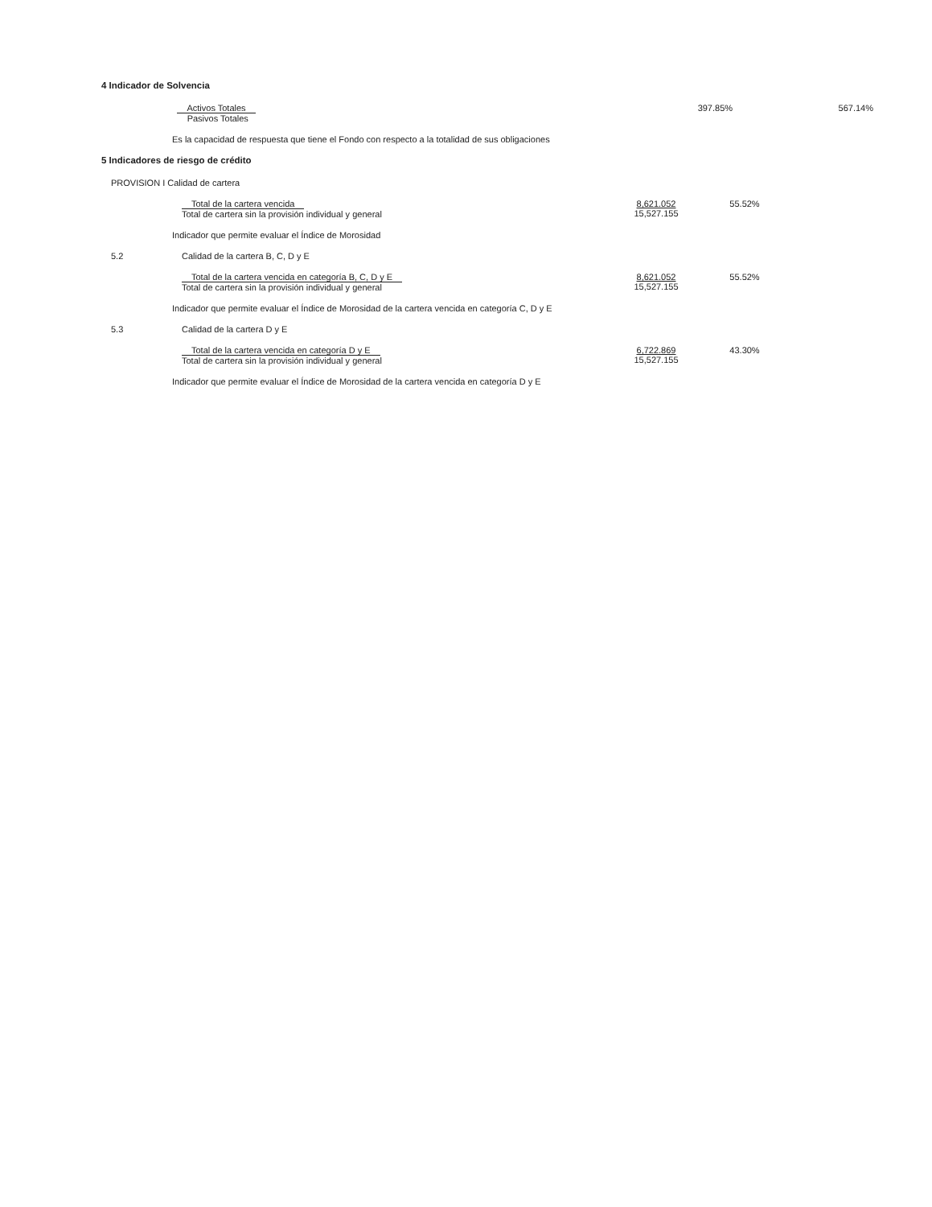4 Indicador de Solvencia
Activos Totales
Pasivos Totales
397.85% 567.14%
Es la capacidad de respuesta que tiene el Fondo con respecto a la totalidad de sus obligaciones
5 Indicadores de riesgo de crédito
PROVISION I Calidad de cartera
Total de la cartera vencida
Total de cartera sin la provisión individual y general
8,621.052
15,527.155
55.52%
Indicador que permite evaluar el Índice de Morosidad
5.2 Calidad de la cartera B, C, D y E
Total de la cartera vencida en categoría B, C, D y E
Total de cartera sin la provisión individual y general
8,621.052
15,527.155
55.52%
Indicador que permite evaluar el Índice de Morosidad de la cartera vencida en categoría C, D y E
5.3 Calidad de la cartera D y E
Total de la cartera vencida en categoría D y E
Total de cartera sin la provisión individual y general
6,722.869
15,527.155
43.30%
Indicador que permite evaluar el Índice de Morosidad de la cartera vencida en categoría D y E